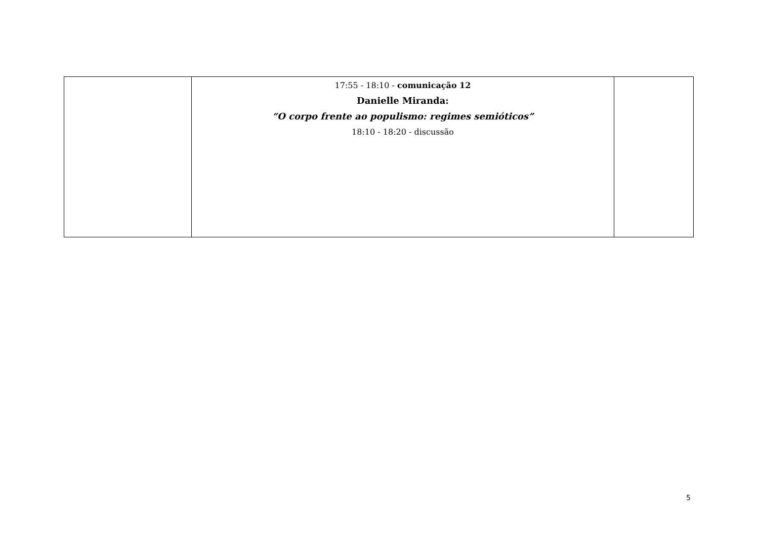| | 17:55 - 18:10 - comunicação 12 Danielle Miranda: “O corpo frente ao populismo: regimes semióticos” 18:10 - 18:20 - discussão | |
5